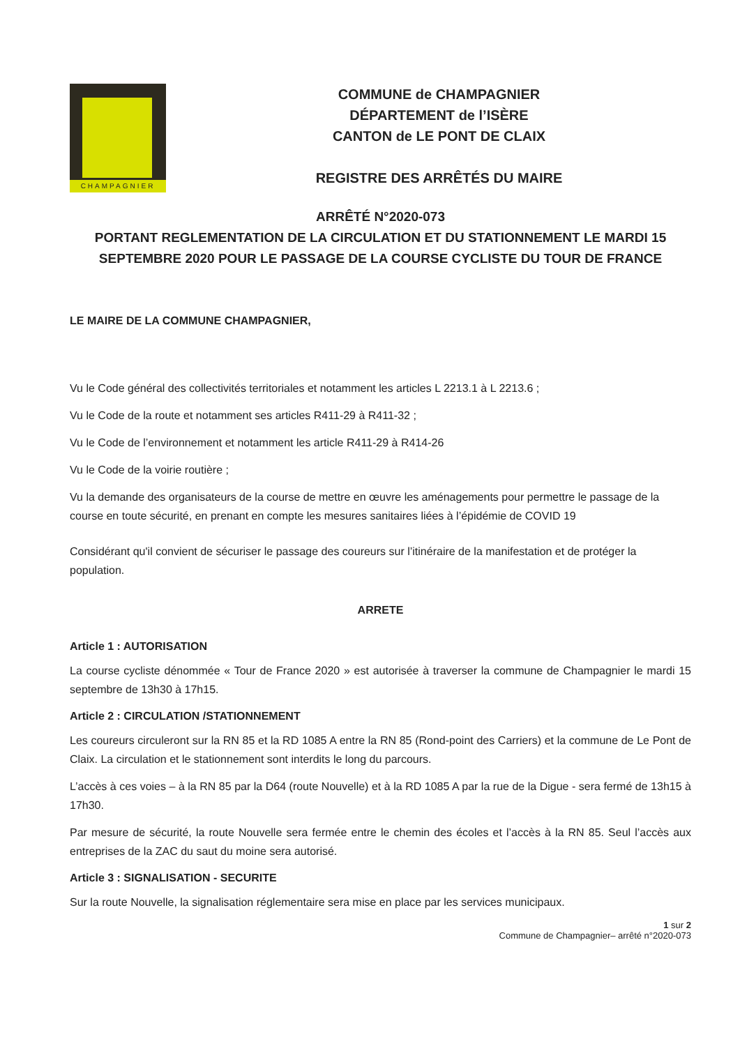CHAMPAGNIER
COMMUNE de CHAMPAGNIER
DÉPARTEMENT de l’ISÈRE
CANTON de LE PONT DE CLAIX
REGISTRE DES ARRÊTÉS DU MAIRE
ARRÊTÉ N°2020-073
PORTANT REGLEMENTATION DE LA CIRCULATION ET DU STATIONNEMENT LE MARDI 15 SEPTEMBRE 2020 POUR LE PASSAGE DE LA COURSE CYCLISTE DU TOUR DE FRANCE
LE MAIRE DE LA COMMUNE CHAMPAGNIER,
Vu le Code général des collectivités territoriales et notamment les articles L 2213.1 à L 2213.6 ;
Vu le Code de la route et notamment ses articles R411-29 à R411-32 ;
Vu le Code de l’environnement et notamment les article R411-29 à R414-26
Vu le Code de la voirie routière ;
Vu la demande des organisateurs de la course de mettre en œuvre les aménagements pour permettre le passage de la course en toute sécurité, en prenant en compte les mesures sanitaires liées à l’épidémie de COVID 19
Considérant qu'il convient de sécuriser le passage des coureurs sur l’itinéraire de la manifestation et de protéger la population.
ARRETE
Article 1 : AUTORISATION
La course cycliste dénommée « Tour de France 2020 » est autorisée à traverser la commune de Champagnier le mardi 15 septembre de 13h30 à 17h15.
Article 2 : CIRCULATION /STATIONNEMENT
Les coureurs circuleront sur la RN 85 et la RD 1085 A entre la RN 85 (Rond-point des Carriers) et la commune de Le Pont de Claix. La circulation et le stationnement sont interdits le long du parcours.
L’accès à ces voies – à la RN 85 par la D64 (route Nouvelle) et à la RD 1085 A par la rue de la Digue - sera fermé de 13h15 à 17h30.
Par mesure de sécurité, la route Nouvelle sera fermée entre le chemin des écoles et l’accès à la RN 85. Seul l’accès aux entreprises de la ZAC du saut du moine sera autorisé.
Article 3 : SIGNALISATION - SECURITE
Sur la route Nouvelle, la signalisation réglementaire sera mise en place par les services municipaux.
1 sur 2
Commune de Champagnier– arrêté n°2020-073